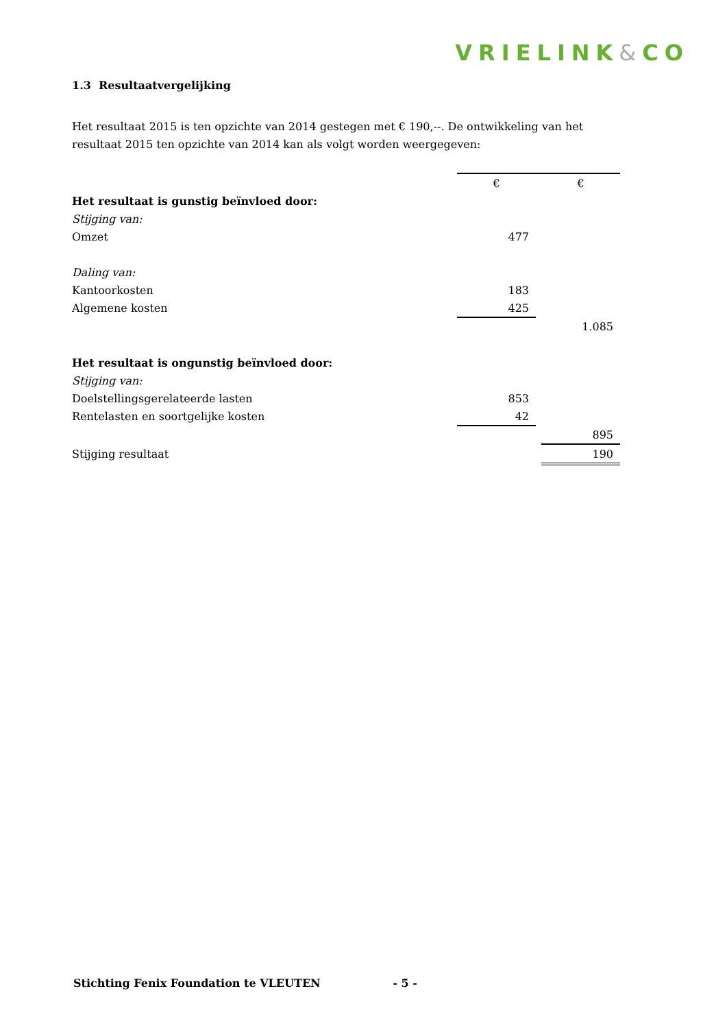VRIELINK&CO
1.3 Resultaatvergelijking
Het resultaat 2015 is ten opzichte van 2014 gestegen met € 190,--. De ontwikkeling van het resultaat 2015 ten opzichte van 2014 kan als volgt worden weergegeven:
| | € | | € |
| Het resultaat is gunstig beïnvloed door: | | | |
| Stijging van: | | | |
| Omzet | 477 | | |
| Daling van: | | | |
| Kantoorkosten | 183 | | |
| Algemene kosten | 425 | | |
| | | | 1.085 |
| Het resultaat is ongunstig beïnvloed door: | | | |
| Stijging van: | | | |
| Doelstellingsgerelateerde lasten | 853 | | |
| Rentelasten en soortgelijke kosten | 42 | | |
| | | | 895 |
| Stijging resultaat | | | 190 |
Stichting Fenix Foundation te VLEUTEN - 5 -